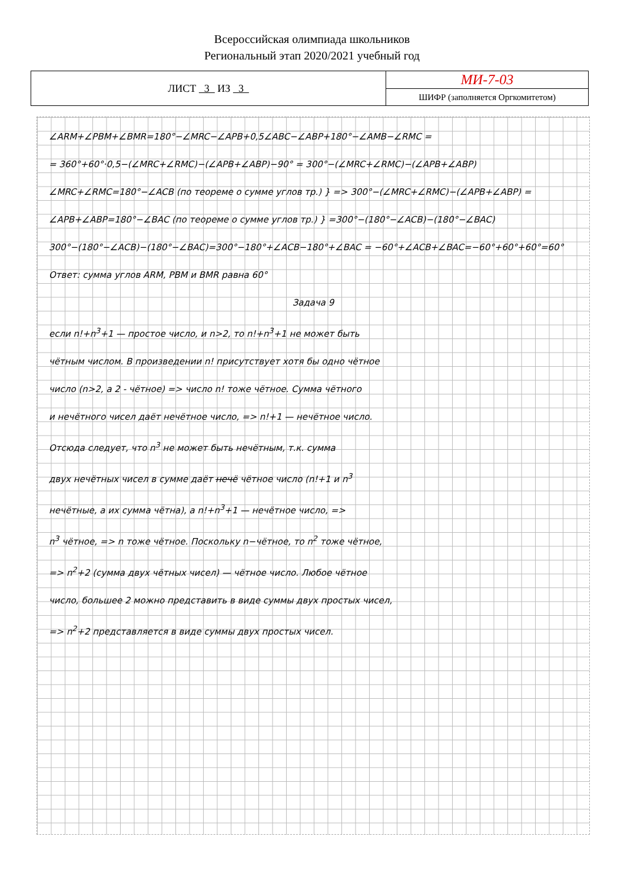Всероссийская олимпиада школьников
Региональный этап 2020/2021 учебный год
| ЛИСТ 3 ИЗ 3 | МИ-7-03 |
| | ШИФР (заполняется Оргкомитетом) |
∠ARM+∠PBM+∠BMR=180°−∠MRC−∠APB+0,5∠ABC−∠ABP+180°−∠AMB−∠RMC =
= 360°+60°·0,5−(∠MRC+∠RMC)−(∠APB+∠ABP)−90° = 300°−(∠MRC+∠RMC)−(∠APB+∠ABP)
∠MRC+∠RMC=180°−∠ACB (по теореме о сумме углов тр.) } => 300°−(∠MRC+∠RMC)−(∠APB+∠ABP) =
∠APB+∠ABP=180°−∠BAC (по теореме о сумме углов тр.) } =300°−(180°−∠ACB)−(180°−∠BAC)
300°−(180°−∠ACB)−(180°−∠BAC)=300°−180°+∠ACB−180°+∠BAC = −60°+∠ACB+∠BAC=−60°+60°+60°=60°
Ответ: сумма углов ARM, PBM и BMR равна 60°
Задача 9
если n!+n<sup>3</sup>+1 — простое число, и n>2, то n!+n<sup>3</sup>+1 не может быть
чётным числом. В произведении n! присутствует хотя бы одно чётное
число (n>2, а 2 - чётное) => число n! тоже чётное. Сумма чётного
и нечётного чисел даёт нечётное число, => n!+1 — нечётное число.
Отсюда следует, что n<sup>3</sup> не может быть нечётным, т.к. сумма
двух нечётных чисел в сумме даёт нечё чётное число (n!+1 и n<sup>3</sup>
нечётные, а их сумма чётна), а n!+n<sup>3</sup>+1 — нечётное число, =>
n<sup>3</sup> чётное, => n тоже чётное. Поскольку n−чётное, то n<sup>2</sup> тоже чётное,
=> n<sup>2</sup>+2 (сумма двух чётных чисел) — чётное число. Любое чётное
число, большее 2 можно представить в виде суммы двух простых чисел,
=> n<sup>2</sup>+2 представляется в виде суммы двух простых чисел.